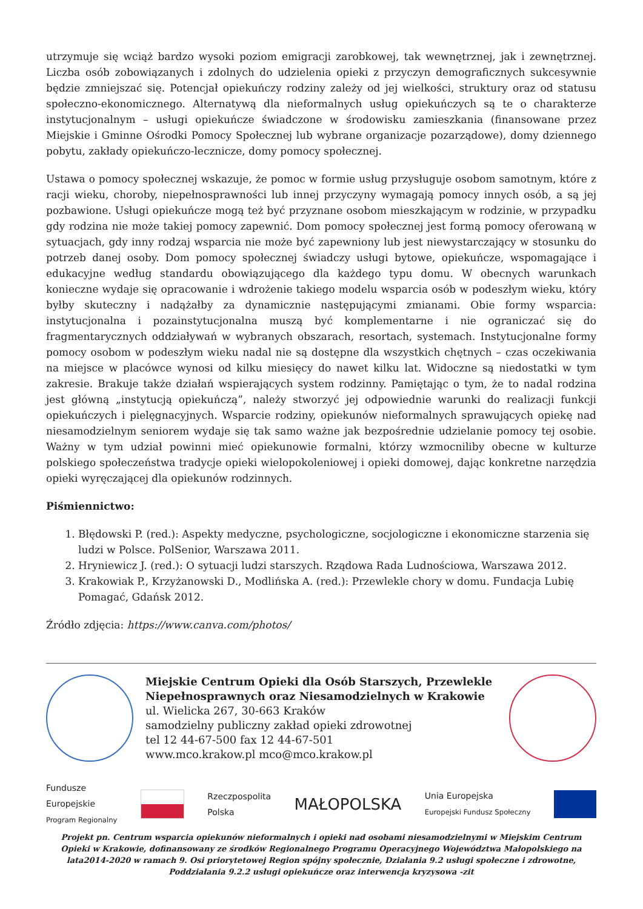utrzymuje się wciąż bardzo wysoki poziom emigracji zarobkowej, tak wewnętrznej, jak i zewnętrznej. Liczba osób zobowiązanych i zdolnych do udzielenia opieki z przyczyn demograficznych sukcesywnie będzie zmniejszać się. Potencjał opiekuńczy rodziny zależy od jej wielkości, struktury oraz od statusu społeczno-ekonomicznego. Alternatywą dla nieformalnych usług opiekuńczych są te o charakterze instytucjonalnym – usługi opiekuńcze świadczone w środowisku zamieszkania (finansowane przez Miejskie i Gminne Ośrodki Pomocy Społecznej lub wybrane organizacje pozarządowe), domy dziennego pobytu, zakłady opiekuńczo-lecznicze, domy pomocy społecznej.
Ustawa o pomocy społecznej wskazuje, że pomoc w formie usług przysługuje osobom samotnym, które z racji wieku, choroby, niepełnosprawności lub innej przyczyny wymagają pomocy innych osób, a są jej pozbawione. Usługi opiekuńcze mogą też być przyznane osobom mieszkającym w rodzinie, w przypadku gdy rodzina nie może takiej pomocy zapewnić. Dom pomocy społecznej jest formą pomocy oferowaną w sytuacjach, gdy inny rodzaj wsparcia nie może być zapewniony lub jest niewystarczający w stosunku do potrzeb danej osoby. Dom pomocy społecznej świadczy usługi bytowe, opiekuńcze, wspomagające i edukacyjne według standardu obowiązującego dla każdego typu domu. W obecnych warunkach konieczne wydaje się opracowanie i wdrożenie takiego modelu wsparcia osób w podeszłym wieku, który byłby skuteczny i nadążałby za dynamicznie następującymi zmianami. Obie formy wsparcia: instytucjonalna i pozainstytucjonalna muszą być komplementarne i nie ograniczać się do fragmentarycznych oddziaływań w wybranych obszarach, resortach, systemach. Instytucjonalne formy pomocy osobom w podeszłym wieku nadal nie są dostępne dla wszystkich chętnych – czas oczekiwania na miejsce w placówce wynosi od kilku miesięcy do nawet kilku lat. Widoczne są niedostatki w tym zakresie. Brakuje także działań wspierających system rodzinny. Pamiętając o tym, że to nadal rodzina jest główną „instytucją opiekuńczą”, należy stworzyć jej odpowiednie warunki do realizacji funkcji opiekuńczych i pielęgnacyjnych. Wsparcie rodziny, opiekunów nieformalnych sprawujących opiekę nad niesamodzielnym seniorem wydaje się tak samo ważne jak bezpośrednie udzielanie pomocy tej osobie. Ważny w tym udział powinni mieć opiekunowie formalni, którzy wzmocniliby obecne w kulturze polskiego społeczeństwa tradycje opieki wielopokoleniowej i opieki domowej, dając konkretne narzędzia opieki wyręczającej dla opiekunów rodzinnych.
Piśmiennictwo:
1. Błędowski P. (red.): Aspekty medyczne, psychologiczne, socjologiczne i ekonomiczne starzenia się ludzi w Polsce. PolSenior, Warszawa 2011.
2. Hryniewicz J. (red.): O sytuacji ludzi starszych. Rządowa Rada Ludnościowa, Warszawa 2012.
3. Krakowiak P., Krzyżanowski D., Modlińska A. (red.): Przewlekle chory w domu. Fundacja Lubię Pomagać, Gdańsk 2012.
Źródło zdjęcia: https://www.canva.com/photos/
Miejskie Centrum Opieki dla Osób Starszych, Przewlekle Niepełnosprawnych oraz Niesamodzielnych w Krakowie
ul. Wielicka 267, 30-663 Kraków
samodzielny publiczny zakład opieki zdrowotnej
tel 12 44-67-500 fax 12 44-67-501
www.mco.krakow.pl mco@mco.krakow.pl
Fundusze
Europejskie
Program Regionalny
Rzeczpospolita
Polska
MAŁOPOLSKA
Unia Europejska
Europejski Fundusz Społeczny
Projekt pn. Centrum wsparcia opiekunów nieformalnych i opieki nad osobami niesamodzielnymi w Miejskim Centrum Opieki w Krakowie, dofinansowany ze środków Regionalnego Programu Operacyjnego Województwa Małopolskiego na lata2014-2020 w ramach 9. Osi priorytetowej Region spójny społecznie, Działania 9.2 usługi społeczne i zdrowotne, Poddziałania 9.2.2 usługi opiekuńcze oraz interwencja kryzysowa -zit